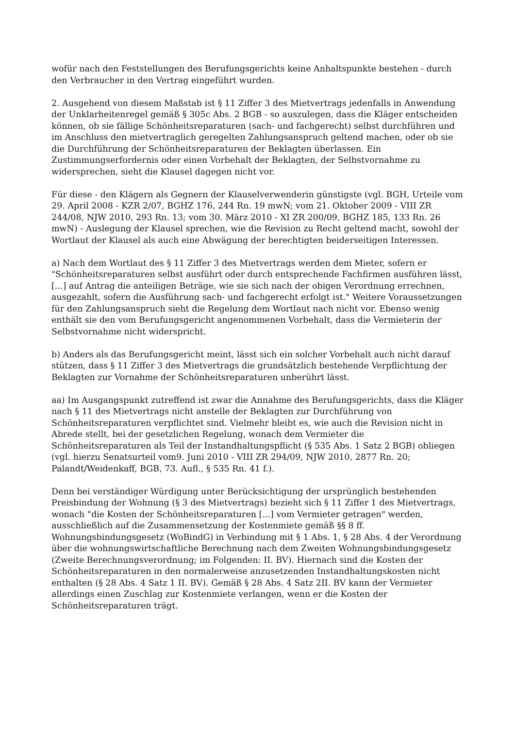wofür nach den Feststellungen des Berufungsgerichts keine Anhaltspunkte bestehen - durch den Verbraucher in den Vertrag eingeführt wurden.
2. Ausgehend von diesem Maßstab ist § 11 Ziffer 3 des Mietvertrags jedenfalls in Anwendung der Unklarheitenregel gemäß § 305c Abs. 2 BGB - so auszulegen, dass die Kläger entscheiden können, ob sie fällige Schönheitsreparaturen (sach- und fachgerecht) selbst durchführen und im Anschluss den mietvertraglich geregelten Zahlungsanspruch geltend machen, oder ob sie die Durchführung der Schönheitsreparaturen der Beklagten überlassen. Ein Zustimmungserfordernis oder einen Vorbehalt der Beklagten, der Selbstvornahme zu widersprechen, sieht die Klausel dagegen nicht vor.
Für diese - den Klägern als Gegnern der Klauselverwenderin günstigste (vgl. BGH, Urteile vom 29. April 2008 - KZR 2/07, BGHZ 176, 244 Rn. 19 mwN; vom 21. Oktober 2009 - VIII ZR 244/08, NJW 2010, 293 Rn. 13; vom 30. März 2010 - XI ZR 200/09, BGHZ 185, 133 Rn. 26 mwN) - Auslegung der Klausel sprechen, wie die Revision zu Recht geltend macht, sowohl der Wortlaut der Klausel als auch eine Abwägung der berechtigten beiderseitigen Interessen.
a) Nach dem Wortlaut des § 11 Ziffer 3 des Mietvertrags werden dem Mieter, sofern er "Schönheitsreparaturen selbst ausführt oder durch entsprechende Fachfirmen ausführen lässt, [...] auf Antrag die anteiligen Beträge, wie sie sich nach der obigen Verordnung errechnen, ausgezahlt, sofern die Ausführung sach- und fachgerecht erfolgt ist." Weitere Voraussetzungen für den Zahlungsanspruch sieht die Regelung dem Wortlaut nach nicht vor. Ebenso wenig enthält sie den vom Berufungsgericht angenommenen Vorbehalt, dass die Vermieterin der Selbstvornahme nicht widerspricht.
b) Anders als das Berufungsgericht meint, lässt sich ein solcher Vorbehalt auch nicht darauf stützen, dass § 11 Ziffer 3 des Mietvertrags die grundsätzlich bestehende Verpflichtung der Beklagten zur Vornahme der Schönheitsreparaturen unberührt lässt.
aa) Im Ausgangspunkt zutreffend ist zwar die Annahme des Berufungsgerichts, dass die Kläger nach § 11 des Mietvertrags nicht anstelle der Beklagten zur Durchführung von Schönheitsreparaturen verpflichtet sind. Vielmehr bleibt es, wie auch die Revision nicht in Abrede stellt, bei der gesetzlichen Regelung, wonach dem Vermieter die Schönheitsreparaturen als Teil der Instandhaltungspflicht (§ 535 Abs. 1 Satz 2 BGB) obliegen (vgl. hierzu Senatsurteil vom9. Juni 2010 - VIII ZR 294/09, NJW 2010, 2877 Rn. 20; Palandt/Weidenkaff, BGB, 73. Aufl., § 535 Rn. 41 f.).
Denn bei verständiger Würdigung unter Berücksichtigung der ursprünglich bestehenden Preisbindung der Wohnung (§ 3 des Mietvertrags) bezieht sich § 11 Ziffer 1 des Mietvertrags, wonach "die Kosten der Schönheitsreparaturen [...] vom Vermieter getragen" werden, ausschließlich auf die Zusammensetzung der Kostenmiete gemäß §§ 8 ff. Wohnungsbindungsgesetz (WoBindG) in Verbindung mit § 1 Abs. 1, § 28 Abs. 4 der Verordnung über die wohnungswirtschaftliche Berechnung nach dem Zweiten Wohnungsbindungsgesetz (Zweite Berechnungsverordnung; im Folgenden: II. BV). Hiernach sind die Kosten der Schönheitsreparaturen in den normalerweise anzusetzenden Instandhaltungskosten nicht enthalten (§ 28 Abs. 4 Satz 1 II. BV). Gemäß § 28 Abs. 4 Satz 2II. BV kann der Vermieter allerdings einen Zuschlag zur Kostenmiete verlangen, wenn er die Kosten der Schönheitsreparaturen trägt.